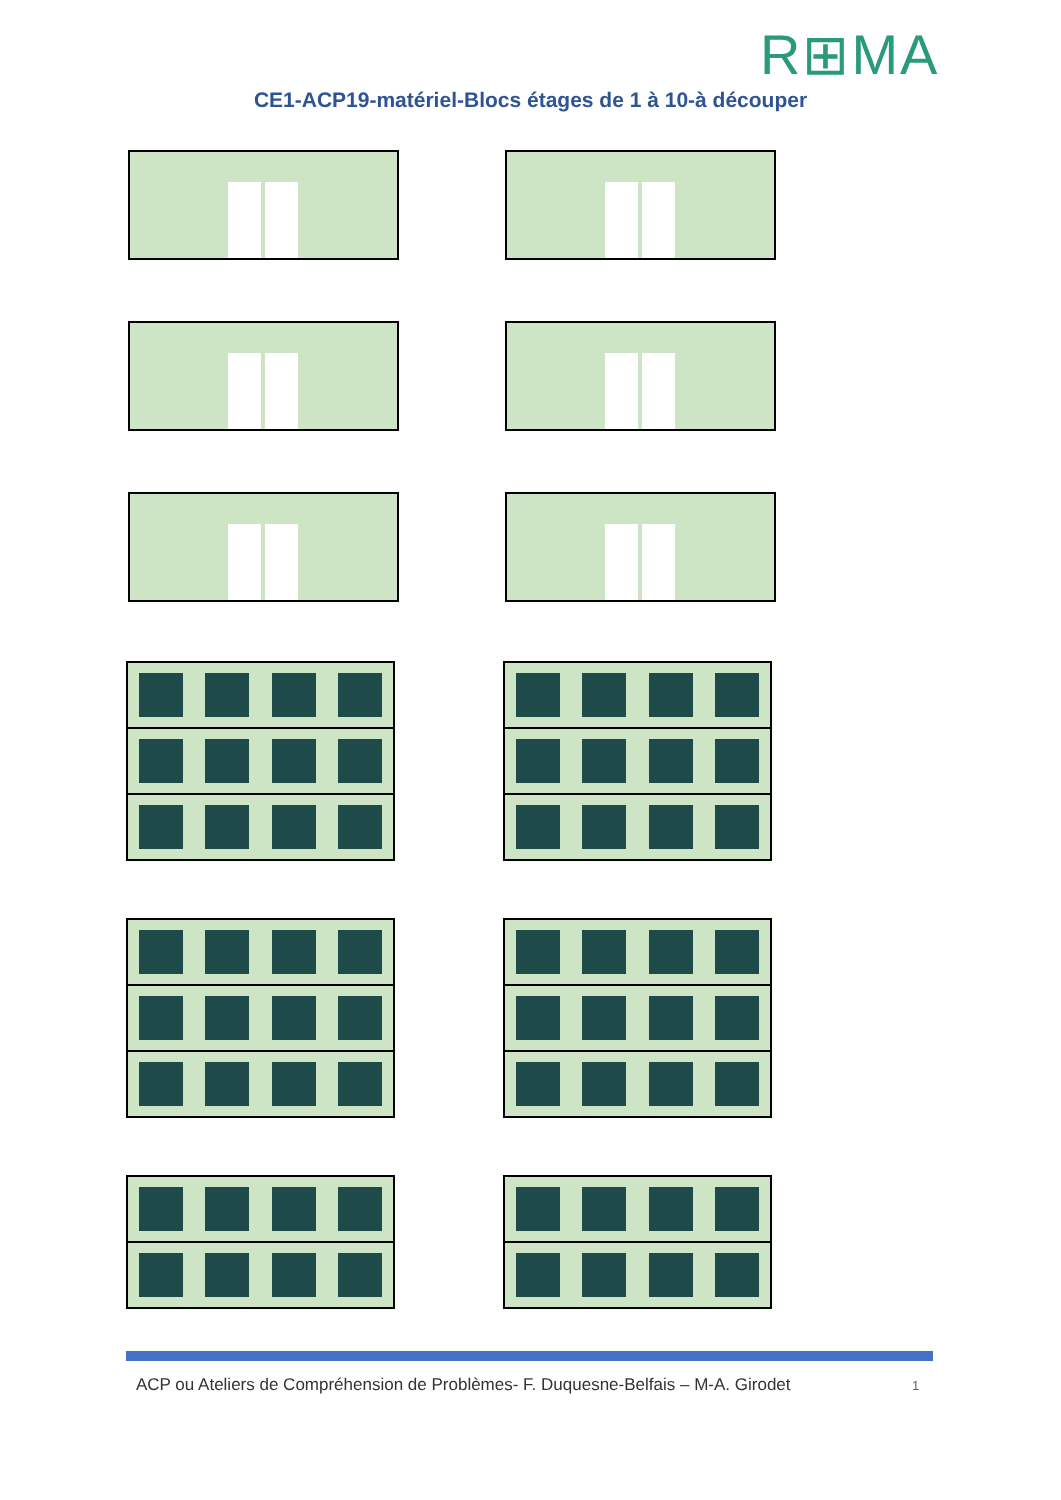R⊞MA
CE1-ACP19-matériel-Blocs étages de 1 à 10-à découper
ACP ou Ateliers de Compréhension de Problèmes- F. Duquesne-Belfais – M-A. Girodet
1